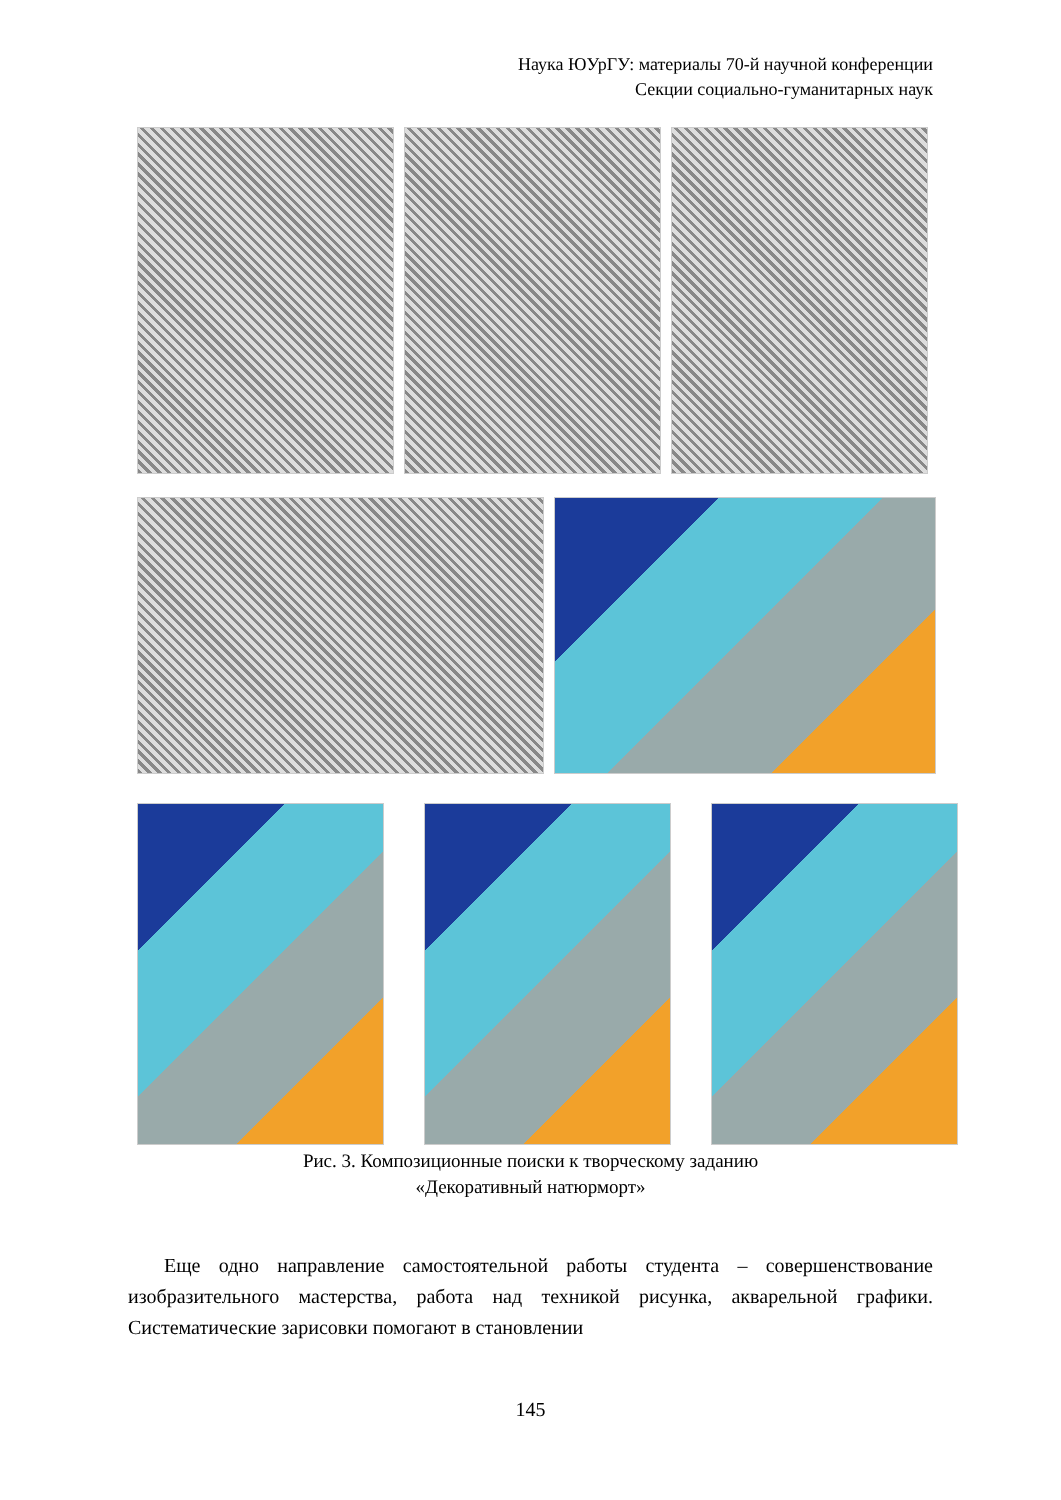Наука ЮУрГУ: материалы 70-й научной конференции
Секции социально-гуманитарных наук
Рис. 3. Композиционные поиски к творческому заданию
«Декоративный натюрморт»
Еще одно направление самостоятельной работы студента – совершенствование изобразительного мастерства, работа над техникой рисунка, акварельной графики. Систематические зарисовки помогают в становлении
145